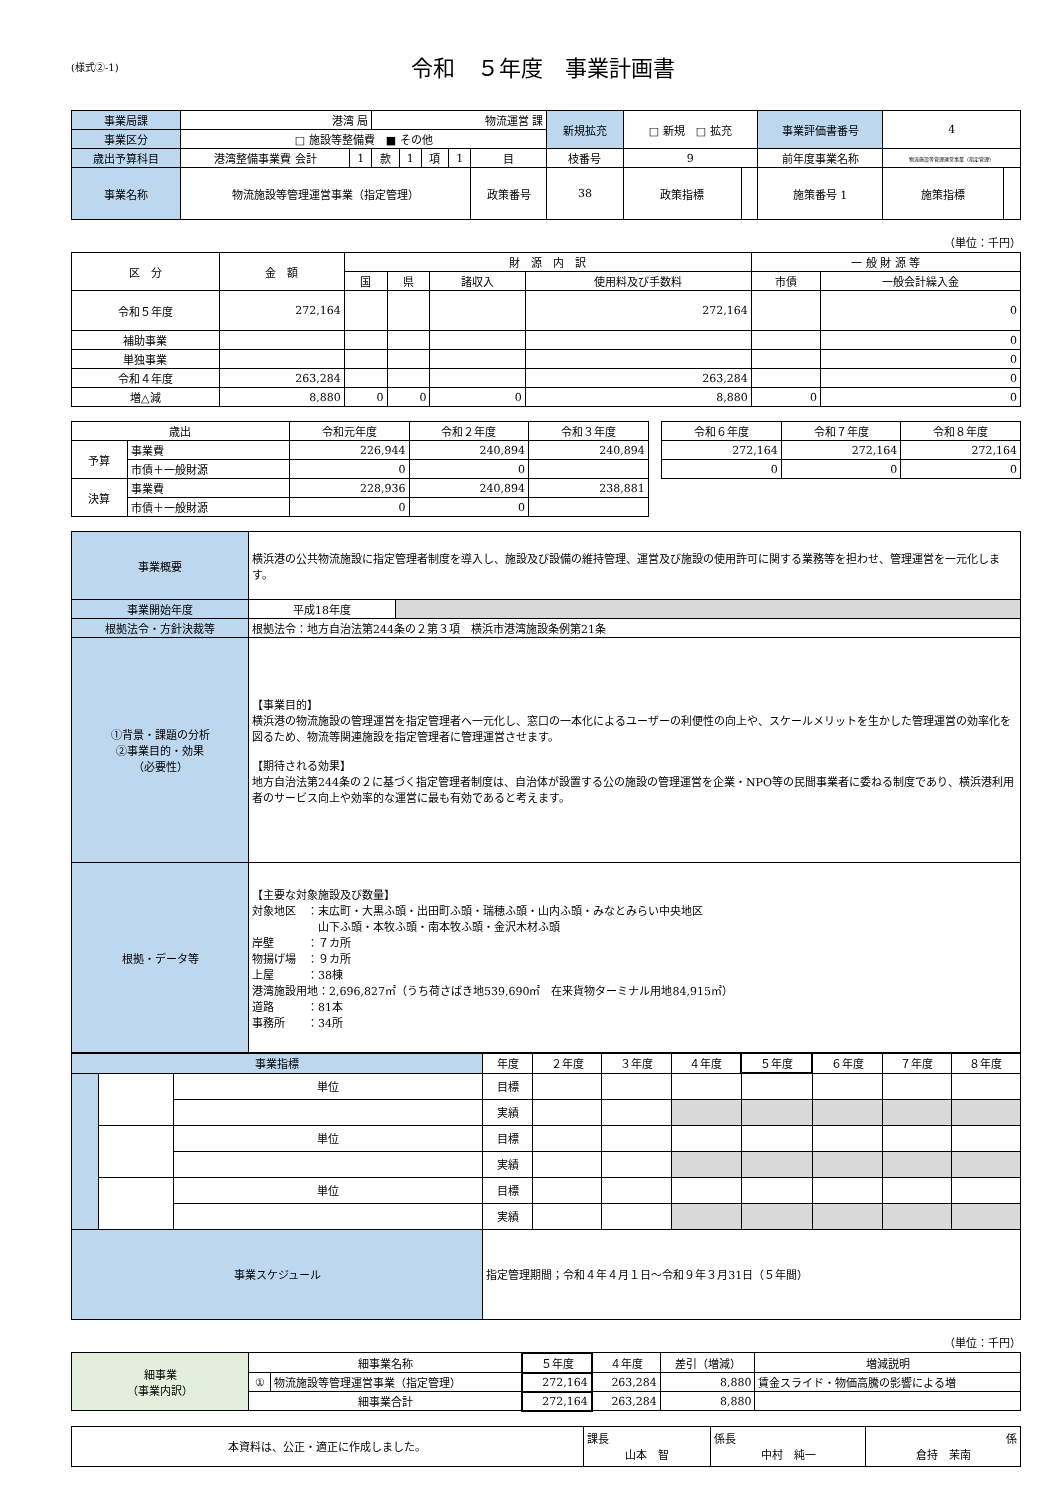(様式②-1)
令和　５年度　事業計画書
| 事業局課 | 港湾 局 | | 物流運営 課 | | | | | 新規拡充 | □ 新規 □ 拡充 | | 事業評価書番号 | 4 | |
| 事業区分 | □ 施設等整備費 ■ その他 | | | | | | | | | | | | |
| 歳出予算科目 | 港湾整備事業費 会計 | 1 | 款 | 1 | 項 | 1 | 目 | 枝番号 | 9 | | 前年度事業名称 | 物流施設等管理運営事業（指定管理） | |
| 事業名称 | 物流施設等管理運営事業（指定管理） | | | | | | 政策番号 | 38 | 政策指標 | | 施策番号 1 | 施策指標 | |
（単位：千円）
| 区 分 | 金 額 | 財 源 内 訳 | | | | 一 般 財 源 等 | |
| --- | --- | --- | --- | --- | --- | --- | --- |
| | | 国 | 県 | 諸収入 | 使用料及び手数料 | 市債 | 一般会計繰入金 |
| 令和５年度 | 272,164 | | | | 272,164 | | 0 |
| 補助事業 | | | | | | | 0 |
| 単独事業 | | | | | | | 0 |
| 令和４年度 | 263,284 | | | | 263,284 | | 0 |
| 増△減 | 8,880 | 0 | 0 | 0 | 8,880 | 0 | 0 |
| 歳出 | | 令和元年度 | 令和２年度 | 令和３年度 | | 令和６年度 | 令和７年度 | 令和８年度 |
| 予算 | 事業費 | 226,944 | 240,894 | 240,894 | | 272,164 | 272,164 | 272,164 |
| | 市債＋一般財源 | 0 | 0 | | | 0 | 0 | 0 |
| 決算 | 事業費 | 228,936 | 240,894 | 238,881 | | | | |
| | 市債＋一般財源 | 0 | 0 | | | | | |
| 事業概要 | 横浜港の公共物流施設に指定管理者制度を導入し、施設及び設備の維持管理、運営及び施設の使用許可に関する業務等を担わせ、管理運営を一元化します。 | |
| 事業開始年度 | 平成18年度 | |
| 根拠法令・方針決裁等 | 根拠法令：地方自治法第244条の２第３項 横浜市港湾施設条例第21条 | |
| ①背景・課題の分析 ②事業目的・効果 （必要性） | 【事業目的】 横浜港の物流施設の管理運営を指定管理者へ一元化し、窓口の一本化によるユーザーの利便性の向上や、スケールメリットを生かした管理運営の効率化を図るため、物流等関連施設を指定管理者に管理運営させます。 【期待される効果】 地方自治法第244条の２に基づく指定管理者制度は、自治体が設置する公の施設の管理運営を企業・NPO等の民間事業者に委ねる制度であり、横浜港利用者のサービス向上や効率的な運営に最も有効であると考えます。 | |
| 根拠・データ等 | 【主要な対象施設及び数量】 対象地区 ：末広町・大黒ふ頭・出田町ふ頭・瑞穂ふ頭・山内ふ頭・みなとみらい中央地区 山下ふ頭・本牧ふ頭・南本牧ふ頭・金沢木材ふ頭 岸壁 ：７カ所 物揚げ場 ：９カ所 上屋 ：38棟 港湾施設用地：2,696,827㎡（うち荷さばき地539,690㎡ 在来貨物ターミナル用地84,915㎡） 道路 ：81本 事務所 ：34所 | |
| 事業指標 | | | 年度 | ２年度 | ３年度 | ４年度 | ５年度 | ６年度 | ７年度 | ８年度 |
| | | 単位 | 目標 | | | | | | | |
| | | | 実績 | | | | | | | |
| | | 単位 | 目標 | | | | | | | |
| | | | 実績 | | | | | | | |
| | | 単位 | 目標 | | | | | | | |
| | | | 実績 | | | | | | | |
| 事業スケジュール | | | 指定管理期間；令和４年４月１日～令和９年３月31日（５年間） | | | | | | | |
（単位：千円）
| 細事業 （事業内訳） | 細事業名称 | | ５年度 | ４年度 | 差引（増減） | 増減説明 |
| | ① | 物流施設等管理運営事業（指定管理） | 272,164 | 263,284 | 8,880 | 賃金スライド・物価高騰の影響による増 |
| | 細事業合計 | | 272,164 | 263,284 | 8,880 | |
| 本資料は、公正・適正に作成しました。 | 課長 山本 智 | 係長 中村 純一 | 係 倉持 茉南 |